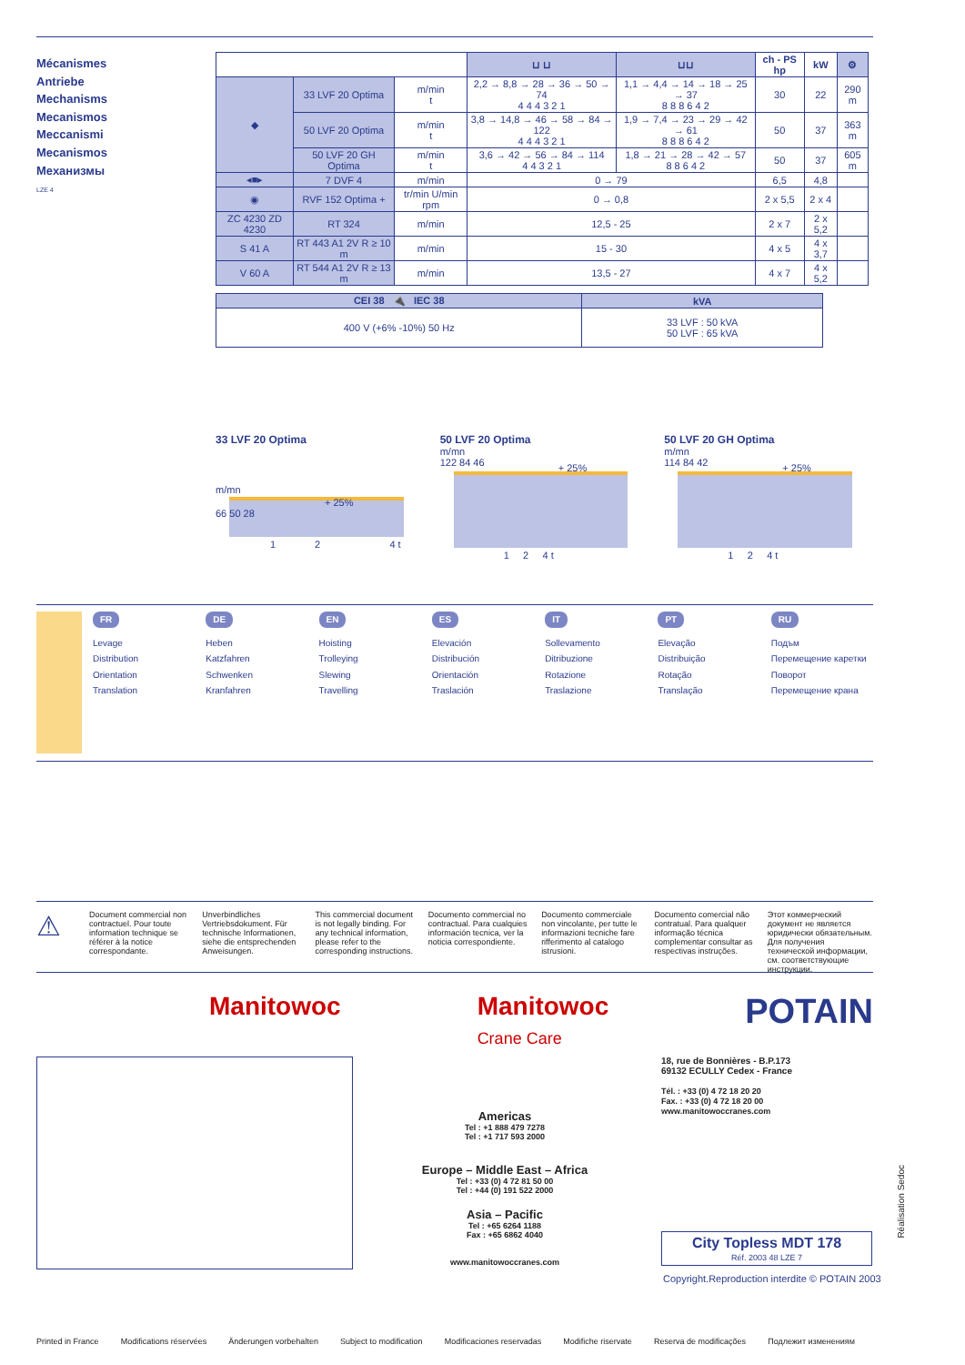Mécanismes
Antriebe
Mechanisms
Mecanismos
Meccanismi
Mecanismos
Механизмы
LZE 4
| | | | ⊔ ⊔ | ⊔⊔ | ch - PS hp | kW | ⚙ |
| --- | --- | --- | --- | --- | --- | --- | --- |
| ◆ | 33 LVF 20 Optima | m/min t | 2,2 → 8,8 → 28 → 36 → 50 → 74 4 4 4 3 2 1 | 1,1 → 4,4 → 14 → 18 → 25 → 37 8 8 8 6 4 2 | 30 | 22 | 290 m |
| | 50 LVF 20 Optima | m/min t | 3,8 → 14,8 → 46 → 58 → 84 → 122 4 4 4 3 2 1 | 1,9 → 7,4 → 23 → 29 → 42 → 61 8 8 8 6 4 2 | 50 | 37 | 363 m |
| | 50 LVF 20 GH Optima | m/min t | 3,6 → 42 → 56 → 84 → 114 4 4 3 2 1 | 1,8 → 21 → 28 → 42 → 57 8 8 6 4 2 | 50 | 37 | 605 m |
| ◂■▸ | 7 DVF 4 | m/min | 0 → 79 | | 6,5 | 4,8 | |
| ◉ | RVF 152 Optima + | tr/min U/min rpm | 0 → 0,8 | | 2 x 5,5 | 2 x 4 | |
| ZC 4230 ZD 4230 | RT 324 | m/min | 12,5 - 25 | | 2 x 7 | 2 x 5,2 | |
| S 41 A | RT 443 A1 2V R ≥ 10 m | m/min | 15 - 30 | | 4 x 5 | 4 x 3,7 | |
| V 60 A | RT 544 A1 2V R ≥ 13 m | m/min | 13,5 - 27 | | 4 x 7 | 4 x 5,2 | |
| CEI 38 🔌 IEC 38 | kVA |
| --- | --- |
| 400 V (+6% -10%) 50 Hz | 33 LVF : 50 kVA 50 LVF : 65 kVA |
33 LVF 20 Optima
m/mn
+ 25%
66 50 28
1 2 4 t
50 LVF 20 Optima
m/mn
122 84 46 + 25%
1 2 4 t
50 LVF 20 GH Optima
m/mn
114 84 42 + 25%
1 2 4 t
FR
Levage
Distribution
Orientation
Translation
DE
Heben
Katzfahren
Schwenken
Kranfahren
EN
Hoisting
Trolleying
Slewing
Travelling
ES
Elevación
Distribución
Orientación
Traslación
IT
Sollevamento
Ditribuzione
Rotazione
Traslazione
PT
Elevação
Distribuição
Rotação
Translação
RU
Подъм
Перемещение каретки
Поворот
Перемещение крана
⚠
Document commercial non contractuel. Pour toute information technique se référer à la notice correspondante.
Unverbindliches Vertriebsdokument. Für technische Informationen, siehe die entsprechenden Anweisungen.
This commercial document is not legally binding. For any technical information, please refer to the corresponding instructions.
Documento commercial no contractual. Para cualquies información tecnica, ver la noticia correspondiente.
Documento commerciale non vincolante, per tutte le informazioni tecniche fare rifferimento al catalogo istrusioni.
Documento comercial não contratual. Para qualquer informação técnica complementar consultar as respectivas instruções.
Этот коммерческий документ не является юридически обязательным. Для получения технической информации, см. соответствующие инструкции.
Manitowoc Manitowoc
Crane Care POTAIN
Americas
Tel : +1 888 479 7278
Tel : +1 717 593 2000
Europe – Middle East – Africa
Tel : +33 (0) 4 72 81 50 00
Tel : +44 (0) 191 522 2000
Asia – Pacific
Tel : +65 6264 1188
Fax : +65 6862 4040
www.manitowoccranes.com
18, rue de Bonnières - B.P.173
69132 ECULLY Cedex - France
Tél. : +33 (0) 4 72 18 20 20
Fax. : +33 (0) 4 72 18 20 00
www.manitowoccranes.com
City Topless MDT 178
Réf. 2003 48 LZE 7
Copyright.Reproduction interdite © POTAIN 2003
Réalisation Sedoc
Printed in France Modifications réservées Änderungen vorbehalten Subject to modification Modificaciones reservadas Modifiche riservate Reserva de modificações Подлежит изменениям